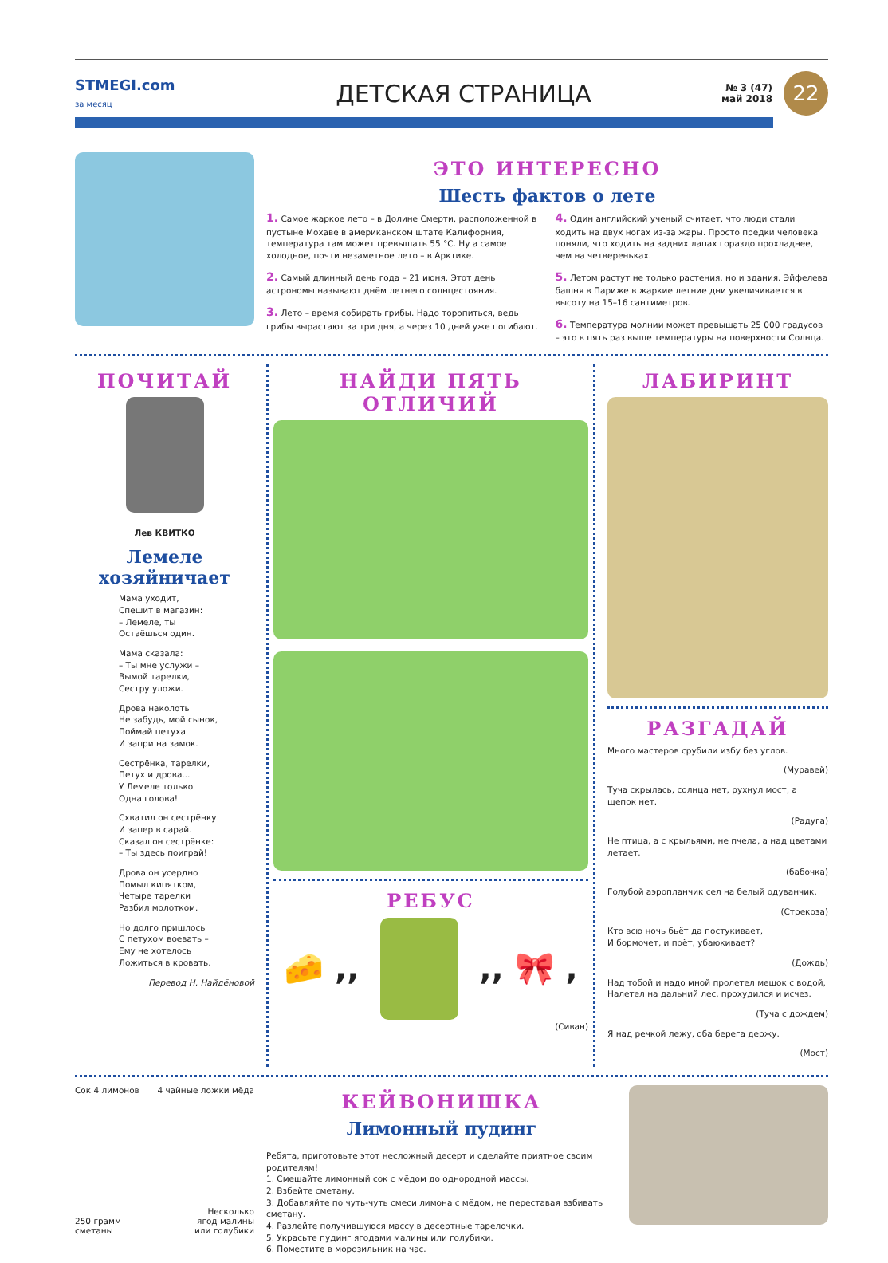STMEGI.com
за месяц
ДЕТСКАЯ СТРАНИЦА
№ 3 (47)
май 2018
22
ЭТО ИНТЕРЕСНО
Шесть фактов о лете
1. Самое жаркое лето – в Долине Смерти, расположенной в пустыне Мохаве в американском штате Калифорния, температура там может превышать 55 °С. Ну а самое холодное, почти незаметное лето – в Арктике.
2. Самый длинный день года – 21 июня. Этот день астрономы называют днём летнего солнцестояния.
3. Лето – время собирать грибы. Надо торопиться, ведь грибы вырастают за три дня, а через 10 дней уже погибают.
4. Один английский ученый считает, что люди стали ходить на двух ногах из-за жары. Просто предки человека поняли, что ходить на задних лапах гораздо прохладнее, чем на четвереньках.
5. Летом растут не только растения, но и здания. Эйфелева башня в Париже в жаркие летние дни увеличивается в высоту на 15–16 сантиметров.
6. Температура молнии может превышать 25 000 градусов – это в пять раз выше температуры на поверхности Солнца.
ПОЧИТАЙ
Лев КВИТКО
Лемеле хозяйничает
Мама уходит,
Спешит в магазин:
– Лемеле, ты
Остаёшься один.
Мама сказала:
– Ты мне услужи –
Вымой тарелки,
Сестру уложи.
Дрова наколоть
Не забудь, мой сынок,
Поймай петуха
И запри на замок.
Сестрёнка, тарелки,
Петух и дрова...
У Лемеле только
Одна голова!
Схватил он сестрёнку
И запер в сарай.
Сказал он сестрёнке:
– Ты здесь поиграй!
Дрова он усердно
Помыл кипятком,
Четыре тарелки
Разбил молотком.
Но долго пришлось
С петухом воевать –
Ему не хотелось
Ложиться в кровать.
Перевод Н. Найдёновой
НАЙДИ ПЯТЬ ОТЛИЧИЙ
РЕБУС
🧀 ,, ,, 🎀 ,
(Сиван)
ЛАБИРИНТ
РАЗГАДАЙ
Много мастеров срубили избу без углов.
(Муравей)
Туча скрылась, солнца нет, рухнул мост, а щепок нет.
(Радуга)
Не птица, а с крыльями, не пчела, а над цветами летает.
(бабочка)
Голубой аэропланчик сел на белый одуванчик.
(Стрекоза)
Кто всю ночь бьёт да постукивает,
И бормочет, и поёт, убаюкивает?
(Дождь)
Над тобой и надо мной пролетел мешок с водой,
Налетел на дальний лес, прохудился и исчез.
(Туча с дождем)
Я над речкой лежу, оба берега держу.
(Мост)
Сок 4 лимонов 4 чайные ложки мёда
250 грамм
сметаны Несколько
ягод малины
или голубики
КЕЙВОНИШКА
Лимонный пудинг
Ребята, приготовьте этот несложный десерт и сделайте приятное своим родителям!
1. Смешайте лимонный сок с мёдом до однородной массы.
2. Взбейте сметану.
3. Добавляйте по чуть-чуть смеси лимона с мёдом, не переставая взбивать сметану.
4. Разлейте получившуюся массу в десертные тарелочки.
5. Украсьте пудинг ягодами малины или голубики.
6. Поместите в морозильник на час.